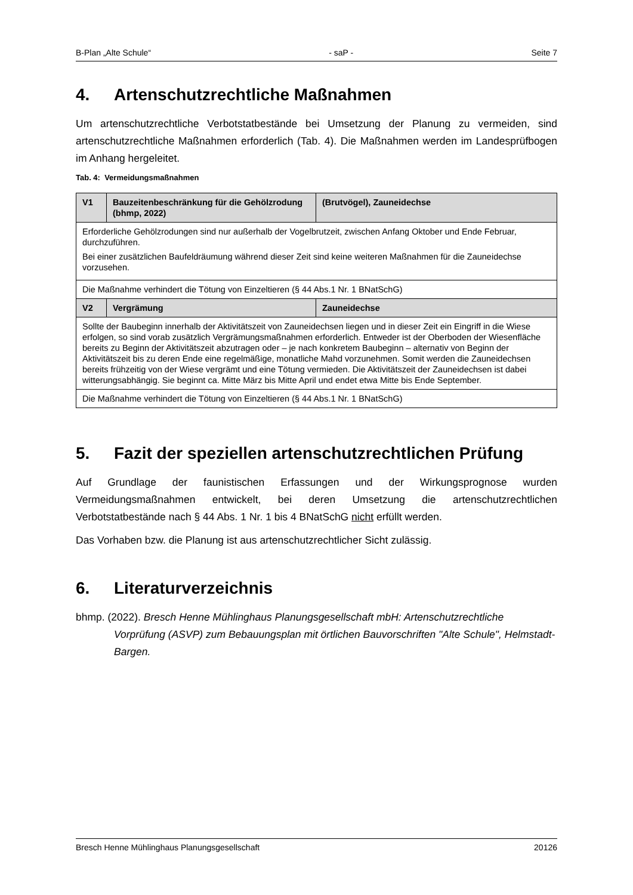B-Plan „Alte Schule“- saP - Seite 7
4. Artenschutzrechtliche Maßnahmen
Um artenschutzrechtliche Verbotstatbestände bei Umsetzung der Planung zu vermeiden, sind artenschutzrechtliche Maßnahmen erforderlich (Tab. 4). Die Maßnahmen werden im Landesprüfbogen im Anhang hergeleitet.
Tab. 4: Vermeidungsmaßnahmen
| V1 | Bauzeitenbeschränkung für die Gehölzrodung (bhmp, 2022) | (Brutvögel), Zauneidechse |
| --- | --- | --- |
| Erforderliche Gehölzrodungen sind nur außerhalb der Vogelbrutzeit, zwischen Anfang Oktober und Ende Februar, durchzuführen. Bei einer zusätzlichen Baufeldräumung während dieser Zeit sind keine weiteren Maßnahmen für die Zauneidechse vorzusehen. | | |
| Die Maßnahme verhindert die Tötung von Einzeltieren (§ 44 Abs.1 Nr. 1 BNatSchG) | | |
| V2 | Vergrämung | Zauneidechse |
| Sollte der Baubeginn innerhalb der Aktivitätszeit von Zauneidechsen liegen und in dieser Zeit ein Eingriff in die Wiese erfolgen, so sind vorab zusätzlich Vergrämungsmaßnahmen erforderlich. Entweder ist der Oberboden der Wiesenfläche bereits zu Beginn der Aktivitätszeit abzutragen oder – je nach konkretem Baubeginn – alternativ von Beginn der Aktivitätszeit bis zu deren Ende eine regelmäßige, monatliche Mahd vorzunehmen. Somit werden die Zauneidechsen bereits frühzeitig von der Wiese vergrämt und eine Tötung vermieden. Die Aktivitätszeit der Zauneidechsen ist dabei witterungsabhängig. Sie beginnt ca. Mitte März bis Mitte April und endet etwa Mitte bis Ende September. | | |
| Die Maßnahme verhindert die Tötung von Einzeltieren (§ 44 Abs.1 Nr. 1 BNatSchG) | | |
5. Fazit der speziellen artenschutzrechtlichen Prüfung
Auf Grundlage der faunistischen Erfassungen und der Wirkungsprognose wurden Vermeidungsmaßnahmen entwickelt, bei deren Umsetzung die artenschutzrechtlichen Verbotstatbestände nach § 44 Abs. 1 Nr. 1 bis 4 BNatSchG nicht erfüllt werden.
Das Vorhaben bzw. die Planung ist aus artenschutzrechtlicher Sicht zulässig.
6. Literaturverzeichnis
bhmp. (2022). Bresch Henne Mühlinghaus Planungsgesellschaft mbH: Artenschutzrechtliche Vorprüfung (ASVP) zum Bebauungsplan mit örtlichen Bauvorschriften "Alte Schule", Helmstadt-Bargen.
Bresch Henne Mühlinghaus Planungsgesellschaft 20126